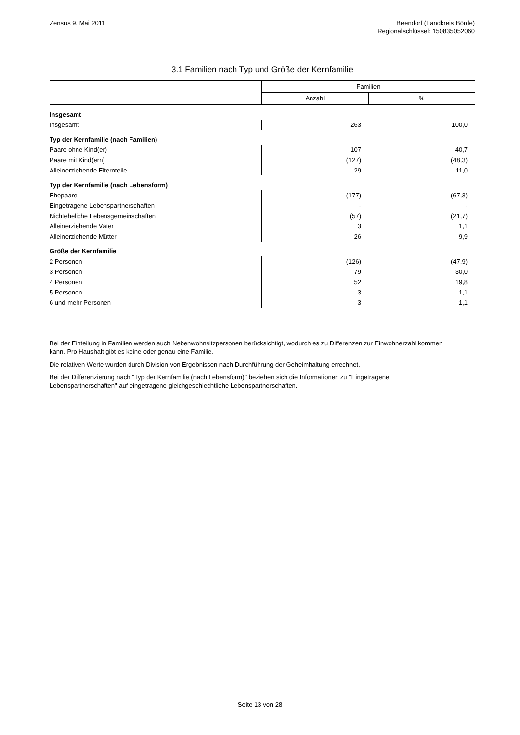Zensus 9. Mai 2011 Beendorf (Landkreis Börde)
Regionalschlüssel: 150835052060
3.1 Familien nach Typ und Größe der Kernfamilie
| | Familien | |
| --- | --- | --- |
| | Anzahl | % |
| Insgesamt | | |
| Insgesamt | 263 | 100,0 |
| Typ der Kernfamilie (nach Familien) | | |
| Paare ohne Kind(er) | 107 | 40,7 |
| Paare mit Kind(ern) | (127) | (48,3) |
| Alleinerziehende Elternteile | 29 | 11,0 |
| Typ der Kernfamilie (nach Lebensform) | | |
| Ehepaare | (177) | (67,3) |
| Eingetragene Lebenspartnerschaften | - | - |
| Nichteheliche Lebensgemeinschaften | (57) | (21,7) |
| Alleinerziehende Väter | 3 | 1,1 |
| Alleinerziehende Mütter | 26 | 9,9 |
| Größe der Kernfamilie | | |
| 2 Personen | (126) | (47,9) |
| 3 Personen | 79 | 30,0 |
| 4 Personen | 52 | 19,8 |
| 5 Personen | 3 | 1,1 |
| 6 und mehr Personen | 3 | 1,1 |
Bei der Einteilung in Familien werden auch Nebenwohnsitzpersonen berücksichtigt, wodurch es zu Differenzen zur Einwohnerzahl kommen kann. Pro Haushalt gibt es keine oder genau eine Familie.
Die relativen Werte wurden durch Division von Ergebnissen nach Durchführung der Geheimhaltung errechnet.
Bei der Differenzierung nach "Typ der Kernfamilie (nach Lebensform)" beziehen sich die Informationen zu "Eingetragene Lebenspartnerschaften" auf eingetragene gleichgeschlechtliche Lebenspartnerschaften.
Seite 13 von 28